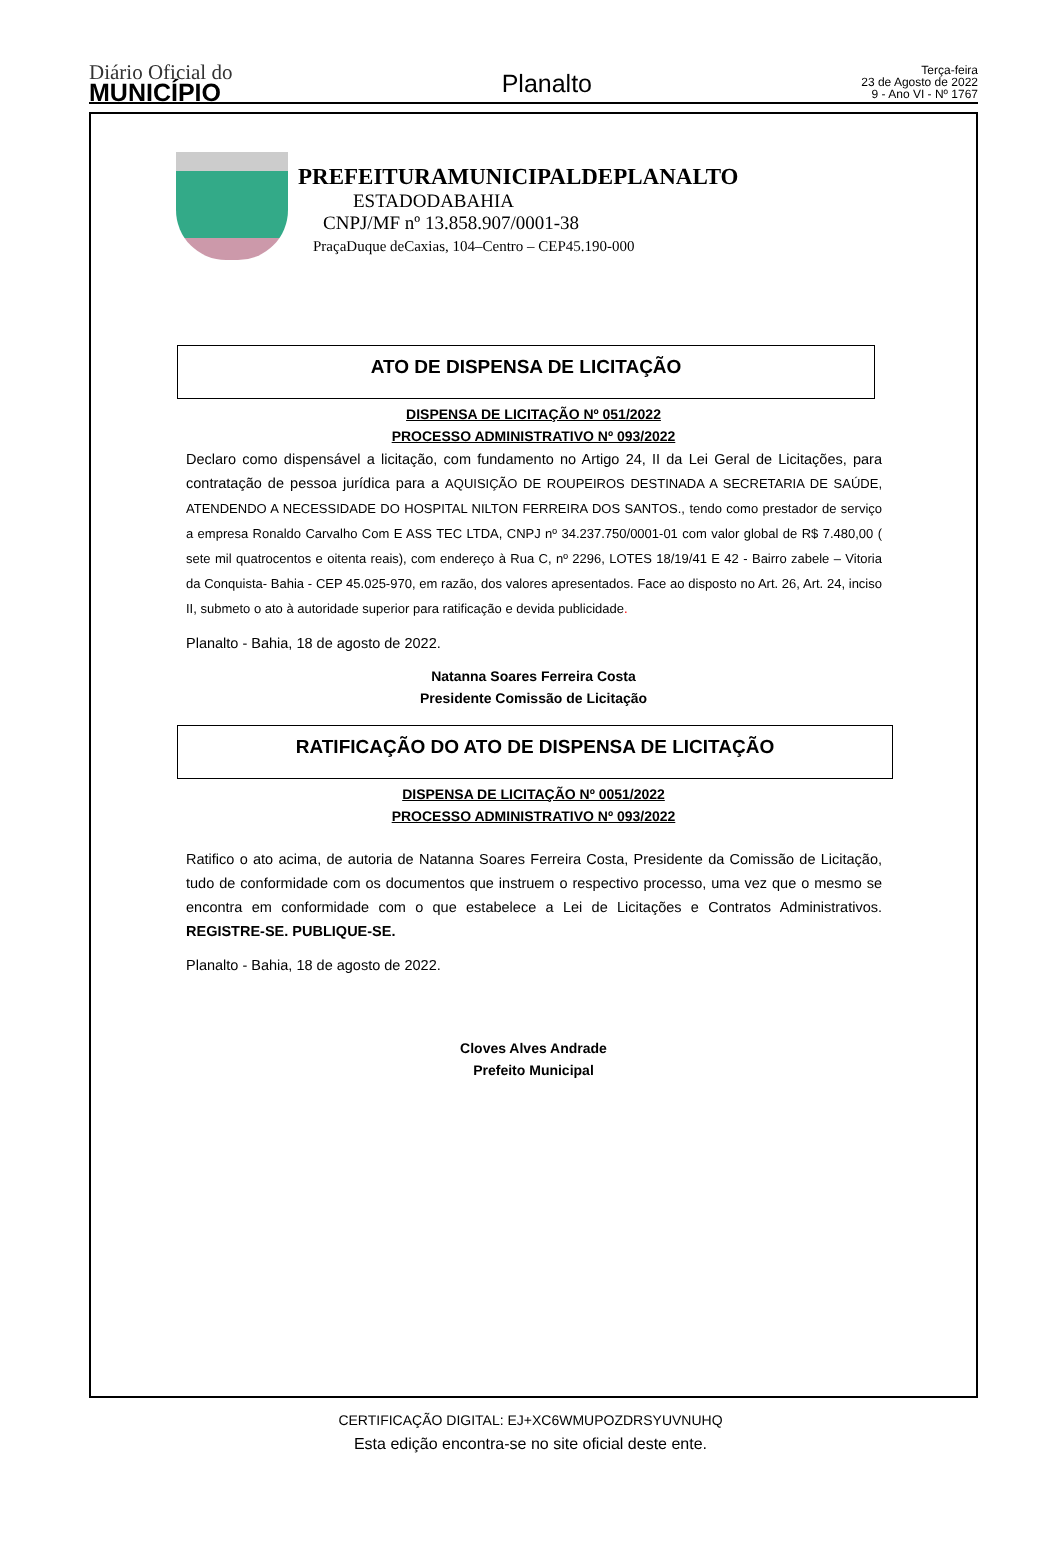Diário Oficial do
MUNICÍPIO
Planalto
Terça-feira
23 de Agosto de 2022
9 - Ano VI - Nº 1767
PREFEITURAMUNICIPALDEPLANALTO
ESTADODABAHIA
CNPJ/MF nº 13.858.907/0001-38
PraçaDuque deCaxias, 104–Centro – CEP45.190-000
ATO DE DISPENSA DE LICITAÇÃO
DISPENSA DE LICITAÇÃO Nº 051/2022
PROCESSO ADMINISTRATIVO Nº 093/2022
Declaro como dispensável a licitação, com fundamento no Artigo 24, II da Lei Geral de Licitações, para contratação de pessoa jurídica para a AQUISIÇÃO DE ROUPEIROS DESTINADA A SECRETARIA DE SAÚDE, ATENDENDO A NECESSIDADE DO HOSPITAL NILTON FERREIRA DOS SANTOS., tendo como prestador de serviço a empresa Ronaldo Carvalho Com E ASS TEC LTDA, CNPJ nº 34.237.750/0001-01 com valor global de R$ 7.480,00 ( sete mil quatrocentos e oitenta reais), com endereço à Rua C, nº 2296, LOTES 18/19/41 E 42 - Bairro zabele – Vitoria da Conquista- Bahia - CEP 45.025-970, em razão, dos valores apresentados. Face ao disposto no Art. 26, Art. 24, inciso II, submeto o ato à autoridade superior para ratificação e devida publicidade.
Planalto - Bahia, 18 de agosto de 2022.
Natanna Soares Ferreira Costa
Presidente Comissão de Licitação
RATIFICAÇÃO DO ATO DE DISPENSA DE LICITAÇÃO
DISPENSA DE LICITAÇÃO Nº 0051/2022
PROCESSO ADMINISTRATIVO Nº 093/2022
Ratifico o ato acima, de autoria de Natanna Soares Ferreira Costa, Presidente da Comissão de Licitação, tudo de conformidade com os documentos que instruem o respectivo processo, uma vez que o mesmo se encontra em conformidade com o que estabelece a Lei de Licitações e Contratos Administrativos. REGISTRE-SE. PUBLIQUE-SE.
Planalto - Bahia, 18 de agosto de 2022.
Cloves Alves Andrade
Prefeito Municipal
CERTIFICAÇÃO DIGITAL: EJ+XC6WMUPOZDRSYUVNUHQ
Esta edição encontra-se no site oficial deste ente.